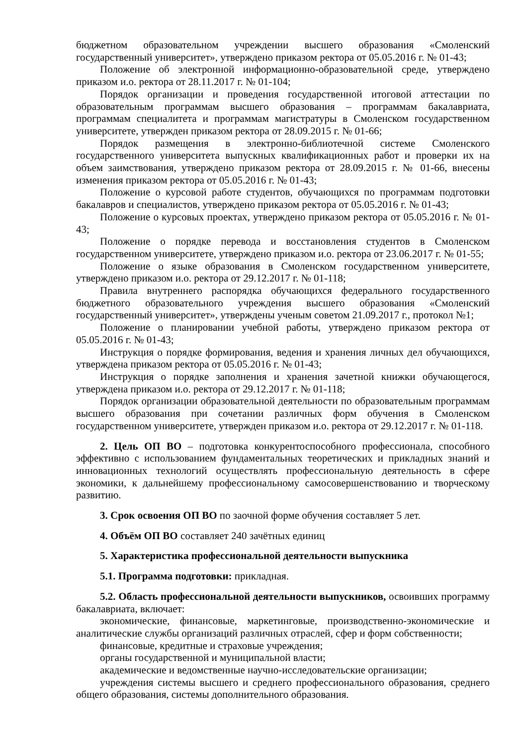бюджетном образовательном учреждении высшего образования «Смоленский государственный университет», утверждено приказом ректора от 05.05.2016 г. № 01-43;
Положение об электронной информационно-образовательной среде, утверждено приказом и.о. ректора от 28.11.2017 г. № 01-104;
Порядок организации и проведения государственной итоговой аттестации по образовательным программам высшего образования – программам бакалавриата, программам специалитета и программам магистратуры в Смоленском государственном университете, утвержден приказом ректора от 28.09.2015 г. № 01-66;
Порядок размещения в электронно-библиотечной системе Смоленского государственного университета выпускных квалификационных работ и проверки их на объем заимствования, утверждено приказом ректора от 28.09.2015 г. № 01-66, внесены изменения приказом ректора от 05.05.2016 г. № 01-43;
Положение о курсовой работе студентов, обучающихся по программам подготовки бакалавров и специалистов, утверждено приказом ректора от 05.05.2016 г. № 01-43;
Положение о курсовых проектах, утверждено приказом ректора от 05.05.2016 г. № 01-43;
Положение о порядке перевода и восстановления студентов в Смоленском государственном университете, утверждено приказом и.о. ректора от 23.06.2017 г. № 01-55;
Положение о языке образования в Смоленском государственном университете, утверждено приказом и.о. ректора от 29.12.2017 г. № 01-118;
Правила внутреннего распорядка обучающихся федерального государственного бюджетного образовательного учреждения высшего образования «Смоленский государственный университет», утверждены ученым советом 21.09.2017 г., протокол №1;
Положение о планировании учебной работы, утверждено приказом ректора от 05.05.2016 г. № 01-43;
Инструкция о порядке формирования, ведения и хранения личных дел обучающихся, утверждена приказом ректора от 05.05.2016 г. № 01-43;
Инструкция о порядке заполнения и хранения зачетной книжки обучающегося, утверждена приказом и.о. ректора от 29.12.2017 г. № 01-118;
Порядок организации образовательной деятельности по образовательным программам высшего образования при сочетании различных форм обучения в Смоленском государственном университете, утвержден приказом и.о. ректора от 29.12.2017 г. № 01-118.
2. Цель ОП ВО – подготовка конкурентоспособного профессионала, способного эффективно с использованием фундаментальных теоретических и прикладных знаний и инновационных технологий осуществлять профессиональную деятельность в сфере экономики, к дальнейшему профессиональному самосовершенствованию и творческому развитию.
3. Срок освоения ОП ВО по заочной форме обучения составляет 5 лет.
4. Объём ОП ВО составляет 240 зачётных единиц
5. Характеристика профессиональной деятельности выпускника
5.1. Программа подготовки: прикладная.
5.2. Область профессиональной деятельности выпускников, освоивших программу бакалавриата, включает:
экономические, финансовые, маркетинговые, производственно-экономические и аналитические службы организаций различных отраслей, сфер и форм собственности;
финансовые, кредитные и страховые учреждения;
органы государственной и муниципальной власти;
академические и ведомственные научно-исследовательские организации;
учреждения системы высшего и среднего профессионального образования, среднего общего образования, системы дополнительного образования.